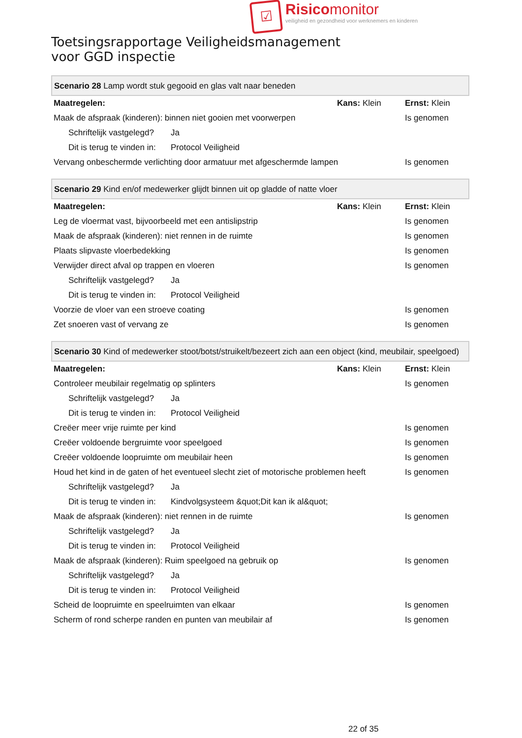☑
Risico monitor
veiligheid en gezondheid voor werknemers en kinderen
Toetsingsrapportage Veiligheidsmanagement
voor GGD inspectie
| Scenario 28 Lamp wordt stuk gegooid en glas valt naar beneden | | | |
| Maatregelen: | | Kans: Klein | Ernst: Klein |
| Maak de afspraak (kinderen): binnen niet gooien met voorwerpen | | | Is genomen |
| Schriftelijk vastgelegd? | Ja | | |
| Dit is terug te vinden in: | Protocol Veiligheid | | |
| Vervang onbeschermde verlichting door armatuur met afgeschermde lampen | | | Is genomen |
| Scenario 29 Kind en/of medewerker glijdt binnen uit op gladde of natte vloer | | | |
| Maatregelen: | | Kans: Klein | Ernst: Klein |
| Leg de vloermat vast, bijvoorbeeld met een antislipstrip | | | Is genomen |
| Maak de afspraak (kinderen): niet rennen in de ruimte | | | Is genomen |
| Plaats slipvaste vloerbedekking | | | Is genomen |
| Verwijder direct afval op trappen en vloeren | | | Is genomen |
| Schriftelijk vastgelegd? | Ja | | |
| Dit is terug te vinden in: | Protocol Veiligheid | | |
| Voorzie de vloer van een stroeve coating | | | Is genomen |
| Zet snoeren vast of vervang ze | | | Is genomen |
| Scenario 30 Kind of medewerker stoot/botst/struikelt/bezeert zich aan een object (kind, meubilair, speelgoed) | | | |
| Maatregelen: | | Kans: Klein | Ernst: Klein |
| Controleer meubilair regelmatig op splinters | | | Is genomen |
| Schriftelijk vastgelegd? | Ja | | |
| Dit is terug te vinden in: | Protocol Veiligheid | | |
| Creëer meer vrije ruimte per kind | | | Is genomen |
| Creëer voldoende bergruimte voor speelgoed | | | Is genomen |
| Creëer voldoende loopruimte om meubilair heen | | | Is genomen |
| Houd het kind in de gaten of het eventueel slecht ziet of motorische problemen heeft | | | Is genomen |
| Schriftelijk vastgelegd? | Ja | | |
| Dit is terug te vinden in: | Kindvolgsysteem &quot;Dit kan ik al&quot; | | |
| Maak de afspraak (kinderen): niet rennen in de ruimte | | | Is genomen |
| Schriftelijk vastgelegd? | Ja | | |
| Dit is terug te vinden in: | Protocol Veiligheid | | |
| Maak de afspraak (kinderen): Ruim speelgoed na gebruik op | | | Is genomen |
| Schriftelijk vastgelegd? | Ja | | |
| Dit is terug te vinden in: | Protocol Veiligheid | | |
| Scheid de loopruimte en speelruimten van elkaar | | | Is genomen |
| Scherm of rond scherpe randen en punten van meubilair af | | | Is genomen |
22 of 35